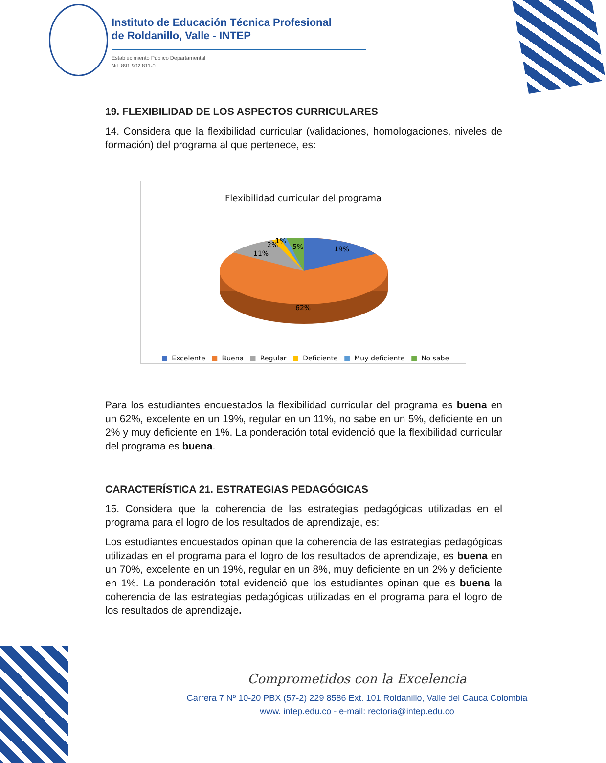Instituto de Educación Técnica Profesional
de Roldanillo, Valle - INTEP
Establecimiento Público Departamental
Nit. 891.902.811-0
19. FLEXIBILIDAD DE LOS ASPECTOS CURRICULARES
14. Considera que la flexibilidad curricular (validaciones, homologaciones, niveles de formación) del programa al que pertenece, es:
Flexibilidad curricular del programa
19%
5%
1%
2%
11%
62%
■ Excelente ■ Buena ■ Regular ■ Deficiente ■ Muy deficiente ■ No sabe
Para los estudiantes encuestados la flexibilidad curricular del programa es buena en un 62%, excelente en un 19%, regular en un 11%, no sabe en un 5%, deficiente en un 2% y muy deficiente en 1%. La ponderación total evidenció que la flexibilidad curricular del programa es buena.
CARACTERÍSTICA 21. ESTRATEGIAS PEDAGÓGICAS
15. Considera que la coherencia de las estrategias pedagógicas utilizadas en el programa para el logro de los resultados de aprendizaje, es:
Los estudiantes encuestados opinan que la coherencia de las estrategias pedagógicas utilizadas en el programa para el logro de los resultados de aprendizaje, es buena en un 70%, excelente en un 19%, regular en un 8%, muy deficiente en un 2% y deficiente en 1%. La ponderación total evidenció que los estudiantes opinan que es buena la coherencia de las estrategias pedagógicas utilizadas en el programa para el logro de los resultados de aprendizaje.
Comprometidos con la Excelencia
Carrera 7 Nº 10-20 PBX (57-2) 229 8586 Ext. 101 Roldanillo, Valle del Cauca Colombia
www. intep.edu.co - e-mail: rectoria@intep.edu.co